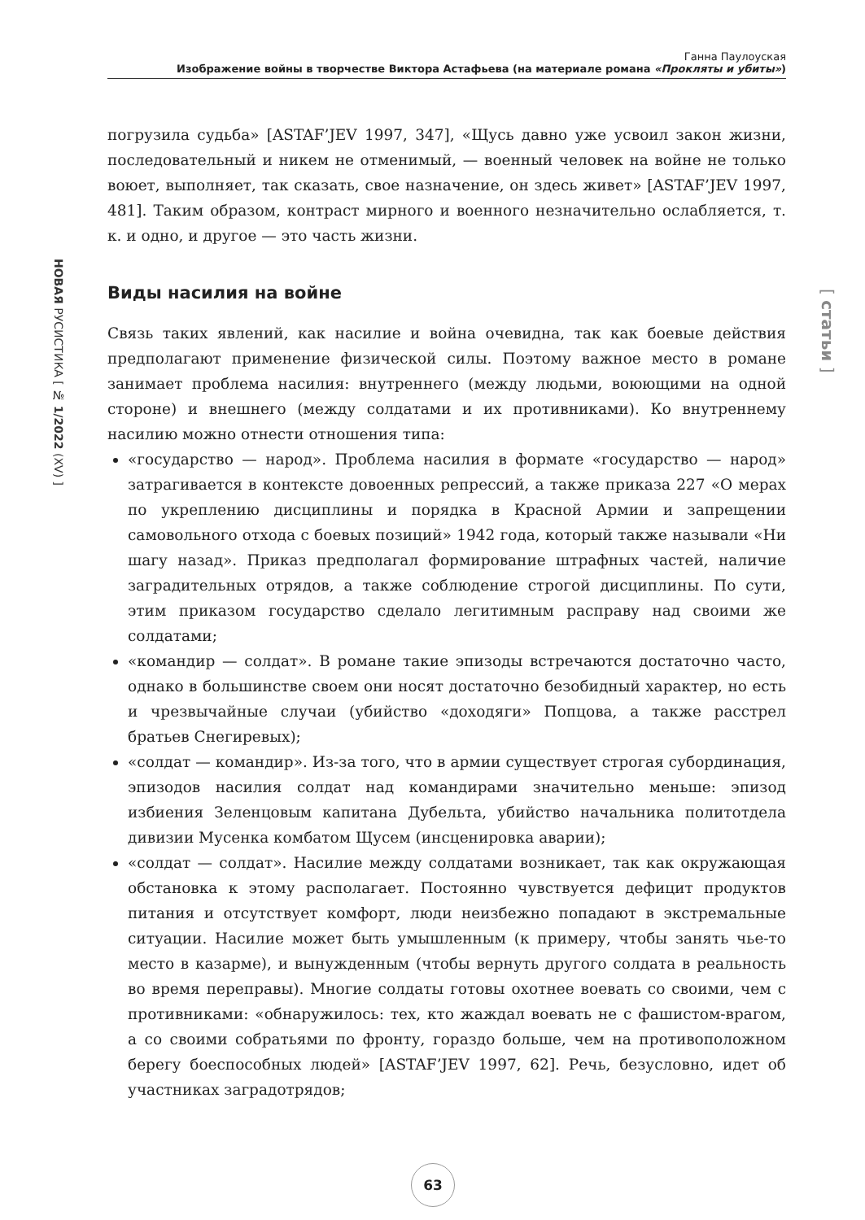Ганна Паулоуская
Изображение войны в творчестве Виктора Астафьева (на материале романа «Прокляты и убиты»)
НОВАЯ РУСИСТИКА [ № 1/2022 (XV) ]
[ статьи ]
погрузила судьба» [ASTAF’JEV 1997, 347], «Щусь давно уже усвоил закон жизни, последовательный и никем не отменимый, — военный человек на войне не только воюет, выполняет, так сказать, свое назначение, он здесь живет» [ASTAF’JEV 1997, 481]. Таким образом, контраст мирного и военного незначительно ослабляется, т. к. и одно, и другое — это часть жизни.
Виды насилия на войне
Связь таких явлений, как насилие и война очевидна, так как боевые действия предполагают применение физической силы. Поэтому важное место в романе занимает проблема насилия: внутреннего (между людьми, воюющими на одной стороне) и внешнего (между солдатами и их противниками). Ко внутреннему насилию можно отнести отношения типа:
«государство — народ». Проблема насилия в формате «государство — народ» затрагивается в контексте довоенных репрессий, а также приказа 227 «О мерах по укреплению дисциплины и порядка в Красной Армии и запрещении самовольного отхода с боевых позиций» 1942 года, который также называли «Ни шагу назад». Приказ предполагал формирование штрафных частей, наличие заградительных отрядов, а также соблюдение строгой дисциплины. По сути, этим приказом государство сделало легитимным расправу над своими же солдатами;
«командир — солдат». В романе такие эпизоды встречаются достаточно часто, однако в большинстве своем они носят достаточно безобидный характер, но есть и чрезвычайные случаи (убийство «доходяги» Попцова, а также расстрел братьев Снегиревых);
«солдат — командир». Из-за того, что в армии существует строгая субордина­ция, эпизодов насилия солдат над командирами значительно меньше: эпизод избиения Зеленцовым капитана Дубельта, убийство начальника политотдела дивизии Мусенка комбатом Щусем (инсценировка аварии);
«солдат — солдат». Насилие между солдатами возникает, так как окружающая обстановка к этому располагает. Постоянно чувствуется дефицит продуктов питания и отсутствует комфорт, люди неизбежно попадают в экстремальные ситуации. Насилие может быть умышленным (к примеру, чтобы занять чье-то место в казарме), и вынужденным (чтобы вернуть другого солдата в реальность во время переправы). Многие солдаты готовы охотнее воевать со своими, чем с противниками: «обнаружилось: тех, кто жаждал воевать не с фашистом-врагом, а со своими собратьями по фронту, гораздо больше, чем на противоположном берегу боеспособных людей» [ASTAF’JEV 1997, 62]. Речь, безусловно, идет об участниках заградотрядов;
63